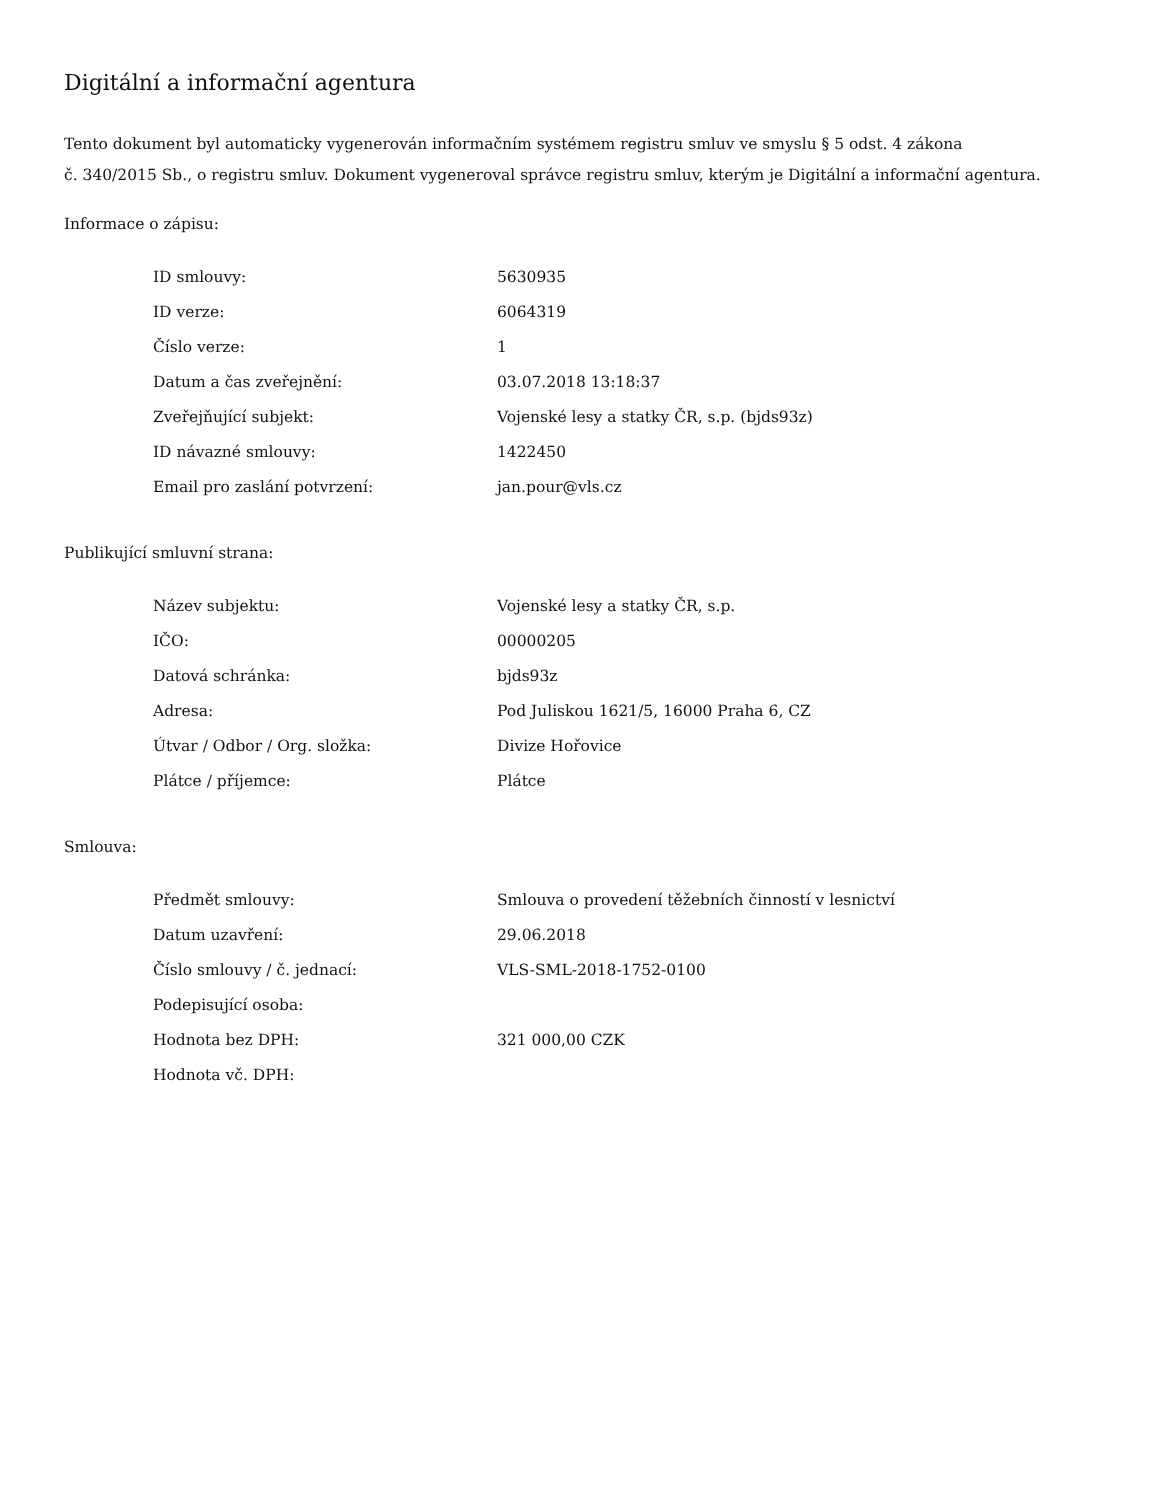Digitální a informační agentura
Tento dokument byl automaticky vygenerován informačním systémem registru smluv ve smyslu § 5 odst. 4 zákona
č. 340/2015 Sb., o registru smluv. Dokument vygeneroval správce registru smluv, kterým je Digitální a informační agentura.
Informace o zápisu:
| ID smlouvy: | 5630935 |
| ID verze: | 6064319 |
| Číslo verze: | 1 |
| Datum a čas zveřejnění: | 03.07.2018 13:18:37 |
| Zveřejňující subjekt: | Vojenské lesy a statky ČR, s.p. (bjds93z) |
| ID návazné smlouvy: | 1422450 |
| Email pro zaslání potvrzení: | jan.pour@vls.cz |
Publikující smluvní strana:
| Název subjektu: | Vojenské lesy a statky ČR, s.p. |
| IČO: | 00000205 |
| Datová schránka: | bjds93z |
| Adresa: | Pod Juliskou 1621/5, 16000 Praha 6, CZ |
| Útvar / Odbor / Org. složka: | Divize Hořovice |
| Plátce / příjemce: | Plátce |
Smlouva:
| Předmět smlouvy: | Smlouva o provedení těžebních činností v lesnictví |
| Datum uzavření: | 29.06.2018 |
| Číslo smlouvy / č. jednací: | VLS-SML-2018-1752-0100 |
| Podepisující osoba: | |
| Hodnota bez DPH: | 321 000,00 CZK |
| Hodnota vč. DPH: | |